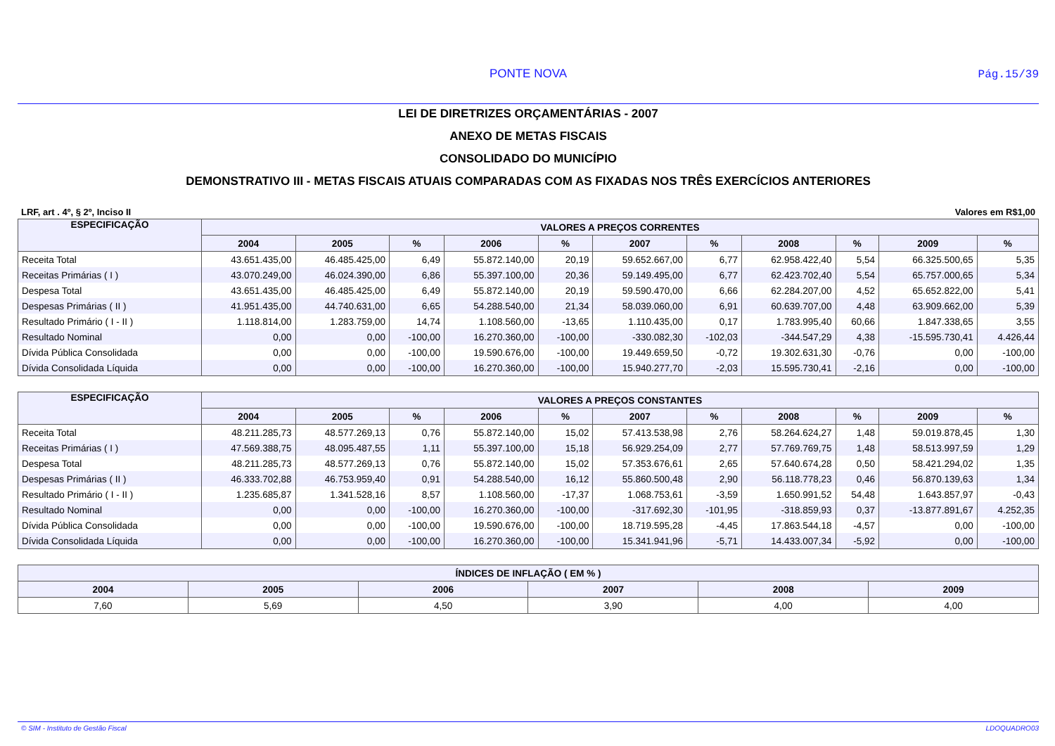PONTE NOVA Pág.15/39
LEI DE DIRETRIZES ORÇAMENTÁRIAS - 2007
ANEXO DE METAS FISCAIS
CONSOLIDADO DO MUNICÍPIO
DEMONSTRATIVO III - METAS FISCAIS ATUAIS COMPARADAS COM AS FIXADAS NOS TRÊS EXERCÍCIOS ANTERIORES
LRF, art . 4º, § 2º, Inciso II Valores em R$1,00
| ESPECIFICAÇÃO | VALORES A PREÇOS CORRENTES | | | | | | | | | | |
| --- | --- | --- | --- | --- | --- | --- | --- | --- | --- | --- | --- |
| | 2004 | 2005 | % | 2006 | % | 2007 | % | 2008 | % | 2009 | % |
| Receita Total | 43.651.435,00 | 46.485.425,00 | 6,49 | 55.872.140,00 | 20,19 | 59.652.667,00 | 6,77 | 62.958.422,40 | 5,54 | 66.325.500,65 | 5,35 |
| Receitas Primárias ( I ) | 43.070.249,00 | 46.024.390,00 | 6,86 | 55.397.100,00 | 20,36 | 59.149.495,00 | 6,77 | 62.423.702,40 | 5,54 | 65.757.000,65 | 5,34 |
| Despesa Total | 43.651.435,00 | 46.485.425,00 | 6,49 | 55.872.140,00 | 20,19 | 59.590.470,00 | 6,66 | 62.284.207,00 | 4,52 | 65.652.822,00 | 5,41 |
| Despesas Primárias ( II ) | 41.951.435,00 | 44.740.631,00 | 6,65 | 54.288.540,00 | 21,34 | 58.039.060,00 | 6,91 | 60.639.707,00 | 4,48 | 63.909.662,00 | 5,39 |
| Resultado Primário ( I - II ) | 1.118.814,00 | 1.283.759,00 | 14,74 | 1.108.560,00 | -13,65 | 1.110.435,00 | 0,17 | 1.783.995,40 | 60,66 | 1.847.338,65 | 3,55 |
| Resultado Nominal | 0,00 | 0,00 | -100,00 | 16.270.360,00 | -100,00 | -330.082,30 | -102,03 | -344.547,29 | 4,38 | -15.595.730,41 | 4.426,44 |
| Dívida Pública Consolidada | 0,00 | 0,00 | -100,00 | 19.590.676,00 | -100,00 | 19.449.659,50 | -0,72 | 19.302.631,30 | -0,76 | 0,00 | -100,00 |
| Dívida Consolidada Líquida | 0,00 | 0,00 | -100,00 | 16.270.360,00 | -100,00 | 15.940.277,70 | -2,03 | 15.595.730,41 | -2,16 | 0,00 | -100,00 |
| ESPECIFICAÇÃO | VALORES A PREÇOS CONSTANTES | | | | | | | | | | |
| --- | --- | --- | --- | --- | --- | --- | --- | --- | --- | --- | --- |
| | 2004 | 2005 | % | 2006 | % | 2007 | % | 2008 | % | 2009 | % |
| Receita Total | 48.211.285,73 | 48.577.269,13 | 0,76 | 55.872.140,00 | 15,02 | 57.413.538,98 | 2,76 | 58.264.624,27 | 1,48 | 59.019.878,45 | 1,30 |
| Receitas Primárias ( I ) | 47.569.388,75 | 48.095.487,55 | 1,11 | 55.397.100,00 | 15,18 | 56.929.254,09 | 2,77 | 57.769.769,75 | 1,48 | 58.513.997,59 | 1,29 |
| Despesa Total | 48.211.285,73 | 48.577.269,13 | 0,76 | 55.872.140,00 | 15,02 | 57.353.676,61 | 2,65 | 57.640.674,28 | 0,50 | 58.421.294,02 | 1,35 |
| Despesas Primárias ( II ) | 46.333.702,88 | 46.753.959,40 | 0,91 | 54.288.540,00 | 16,12 | 55.860.500,48 | 2,90 | 56.118.778,23 | 0,46 | 56.870.139,63 | 1,34 |
| Resultado Primário ( I - II ) | 1.235.685,87 | 1.341.528,16 | 8,57 | 1.108.560,00 | -17,37 | 1.068.753,61 | -3,59 | 1.650.991,52 | 54,48 | 1.643.857,97 | -0,43 |
| Resultado Nominal | 0,00 | 0,00 | -100,00 | 16.270.360,00 | -100,00 | -317.692,30 | -101,95 | -318.859,93 | 0,37 | -13.877.891,67 | 4.252,35 |
| Dívida Pública Consolidada | 0,00 | 0,00 | -100,00 | 19.590.676,00 | -100,00 | 18.719.595,28 | -4,45 | 17.863.544,18 | -4,57 | 0,00 | -100,00 |
| Dívida Consolidada Líquida | 0,00 | 0,00 | -100,00 | 16.270.360,00 | -100,00 | 15.341.941,96 | -5,71 | 14.433.007,34 | -5,92 | 0,00 | -100,00 |
| ÍNDICES DE INFLAÇÃO ( EM % ) | | | | | |
| --- | --- | --- | --- | --- | --- |
| 2004 | 2005 | 2006 | 2007 | 2008 | 2009 |
| 7,60 | 5,69 | 4,50 | 3,90 | 4,00 | 4,00 |
© SIM - Instituto de Gestão Fiscal LDOQUADRO03